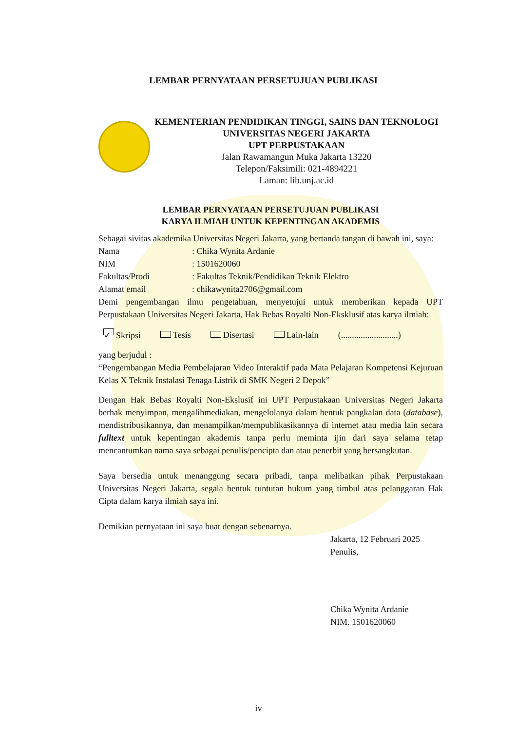LEMBAR PERNYATAAN PERSETUJUAN PUBLIKASI
KEMENTERIAN PENDIDIKAN TINGGI, SAINS DAN TEKNOLOGI
UNIVERSITAS NEGERI JAKARTA
UPT PERPUSTAKAAN
Jalan Rawamangun Muka Jakarta 13220
Telepon/Faksimili: 021-4894221
Laman: lib.unj.ac.id
LEMBAR PERNYATAAN PERSETUJUAN PUBLIKASI
KARYA ILMIAH UNTUK KEPENTINGAN AKADEMIS
Sebagai sivitas akademika Universitas Negeri Jakarta, yang bertanda tangan di bawah ini, saya:
Nama: Chika Wynita Ardanie
NIM: 1501620060
Fakultas/Prodi: Fakultas Teknik/Pendidikan Teknik Elektro
Alamat email: chikawynita2706@gmail.com
Demi pengembangan ilmu pengetahuan, menyetujui untuk memberikan kepada UPT Perpustakaan Universitas Negeri Jakarta, Hak Bebas Royalti Non-Eksklusif atas karya ilmiah:
✓ Skripsi Tesis Disertasi Lain-lain (..........................)
yang berjudul :
“Pengembangan Media Pembelajaran Video Interaktif pada Mata Pelajaran Kompetensi Kejuruan Kelas X Teknik Instalasi Tenaga Listrik di SMK Negeri 2 Depok”
Dengan Hak Bebas Royalti Non-Ekslusif ini UPT Perpustakaan Universitas Negeri Jakarta berhak menyimpan, mengalihmediakan, mengelolanya dalam bentuk pangkalan data (database), mendistribusikannya, dan menampilkan/mempublikasikannya di internet atau media lain secara fulltext untuk kepentingan akademis tanpa perlu meminta ijin dari saya selama tetap mencantumkan nama saya sebagai penulis/pencipta dan atau penerbit yang bersangkutan.
Saya bersedia untuk menanggung secara pribadi, tanpa melibatkan pihak Perpustakaan Universitas Negeri Jakarta, segala bentuk tuntutan hukum yang timbul atas pelanggaran Hak Cipta dalam karya ilmiah saya ini.
Demikian pernyataan ini saya buat dengan sebenarnya.
Jakarta, 12 Februari 2025
Penulis,
Chika Wynita Ardanie
NIM. 1501620060
iv